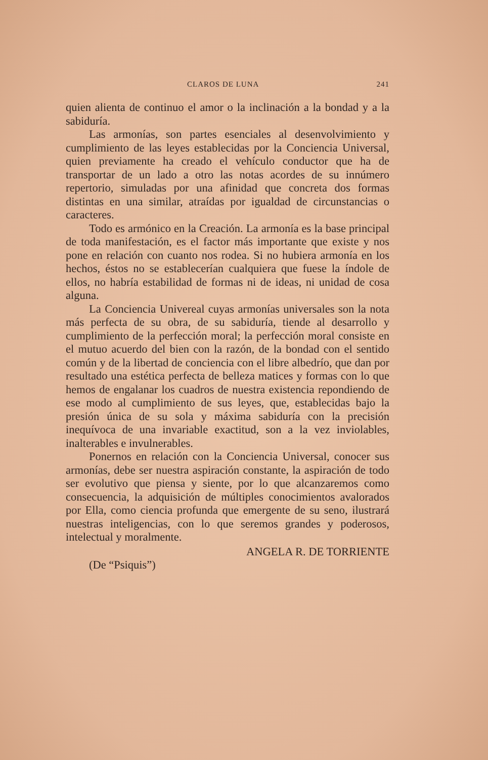CLAROS DE LUNA 241
quien alienta de continuo el amor o la inclinación a la bondad y a la sabiduría.
Las armonías, son partes esenciales al desenvolvimiento y cumplimiento de las leyes establecidas por la Conciencia Universal, quien previamente ha creado el vehículo conductor que ha de transportar de un lado a otro las notas acordes de su innúmero repertorio, simuladas por una afinidad que concreta dos formas distintas en una similar, atraídas por igualdad de circunstancias o caracteres.
Todo es armónico en la Creación. La armonía es la base principal de toda manifestación, es el factor más importante que existe y nos pone en relación con cuanto nos rodea. Si no hubiera armonía en los hechos, éstos no se establecerían cualquiera que fuese la índole de ellos, no habría estabilidad de formas ni de ideas, ni unidad de cosa alguna.
La Conciencia Univereal cuyas armonías universales son la nota más perfecta de su obra, de su sabiduría, tiende al desarrollo y cumplimiento de la perfección moral; la perfección moral consiste en el mutuo acuerdo del bien con la razón, de la bondad con el sentido común y de la libertad de conciencia con el libre albedrío, que dan por resultado una estética perfecta de belleza matices y formas con lo que hemos de engalanar los cuadros de nuestra existencia repondiendo de ese modo al cumplimiento de sus leyes, que, establecidas bajo la presión única de su sola y máxima sabiduría con la precisión inequívoca de una invariable exactitud, son a la vez inviolables, inalterables e invulnerables.
Ponernos en relación con la Conciencia Universal, conocer sus armonías, debe ser nuestra aspiración constante, la aspiración de todo ser evolutivo que piensa y siente, por lo que alcanzaremos como consecuencia, la adquisición de múltiples conocimientos avalorados por Ella, como ciencia profunda que emergente de su seno, ilustrará nuestras inteligencias, con lo que seremos grandes y poderosos, intelectual y moralmente.
ANGELA R. DE TORRIENTE
(De “Psiquis”)